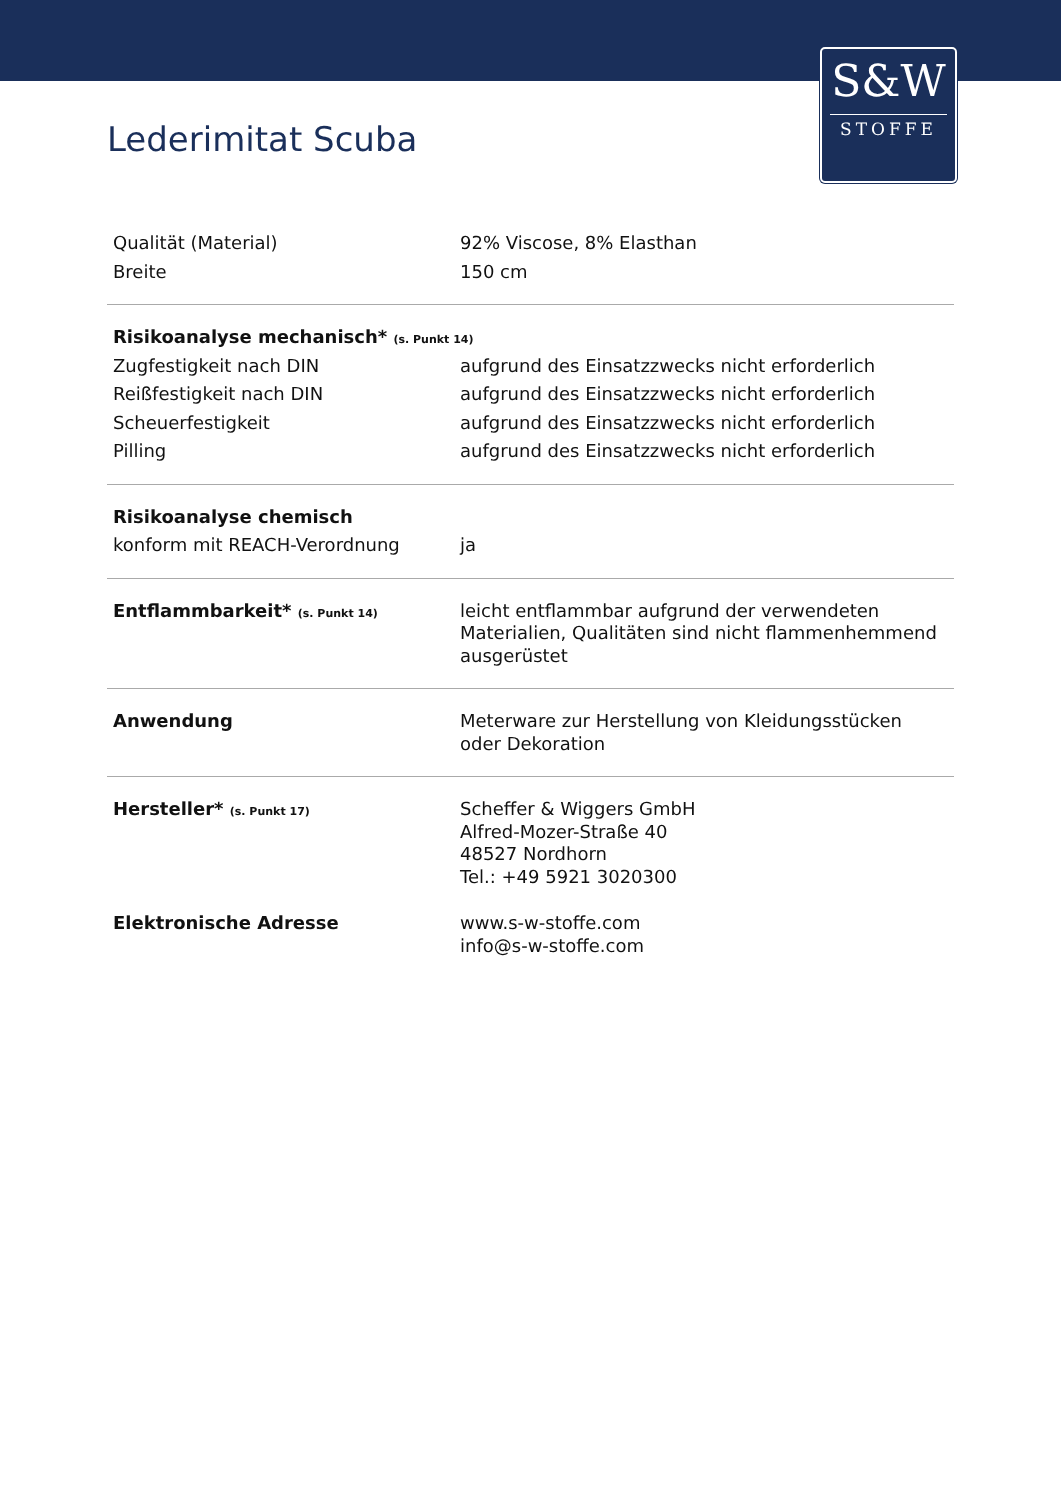S&W
STOFFE
Lederimitat Scuba
| Qualität (Material) | 92% Viscose, 8% Elasthan |
| Breite | 150 cm |
| Risikoanalyse mechanisch* (s. Punkt 14) | |
| Zugfestigkeit nach DIN | aufgrund des Einsatzzwecks nicht erforderlich |
| Reißfestigkeit nach DIN | aufgrund des Einsatzzwecks nicht erforderlich |
| Scheuerfestigkeit | aufgrund des Einsatzzwecks nicht erforderlich |
| Pilling | aufgrund des Einsatzzwecks nicht erforderlich |
| Risikoanalyse chemisch | |
| konform mit REACH-Verordnung | ja |
| Entflammbarkeit* (s. Punkt 14) | leicht entflammbar aufgrund der verwendeten Materialien, Qualitäten sind nicht flammenhemmend ausgerüstet |
| Anwendung | Meterware zur Herstellung von Kleidungsstücken oder Dekoration |
| Hersteller* (s. Punkt 17) | Scheffer & Wiggers GmbH Alfred-Mozer-Straße 40 48527 Nordhorn Tel.: +49 5921 3020300 |
| Elektronische Adresse | www.s-w-stoffe.com info@s-w-stoffe.com |